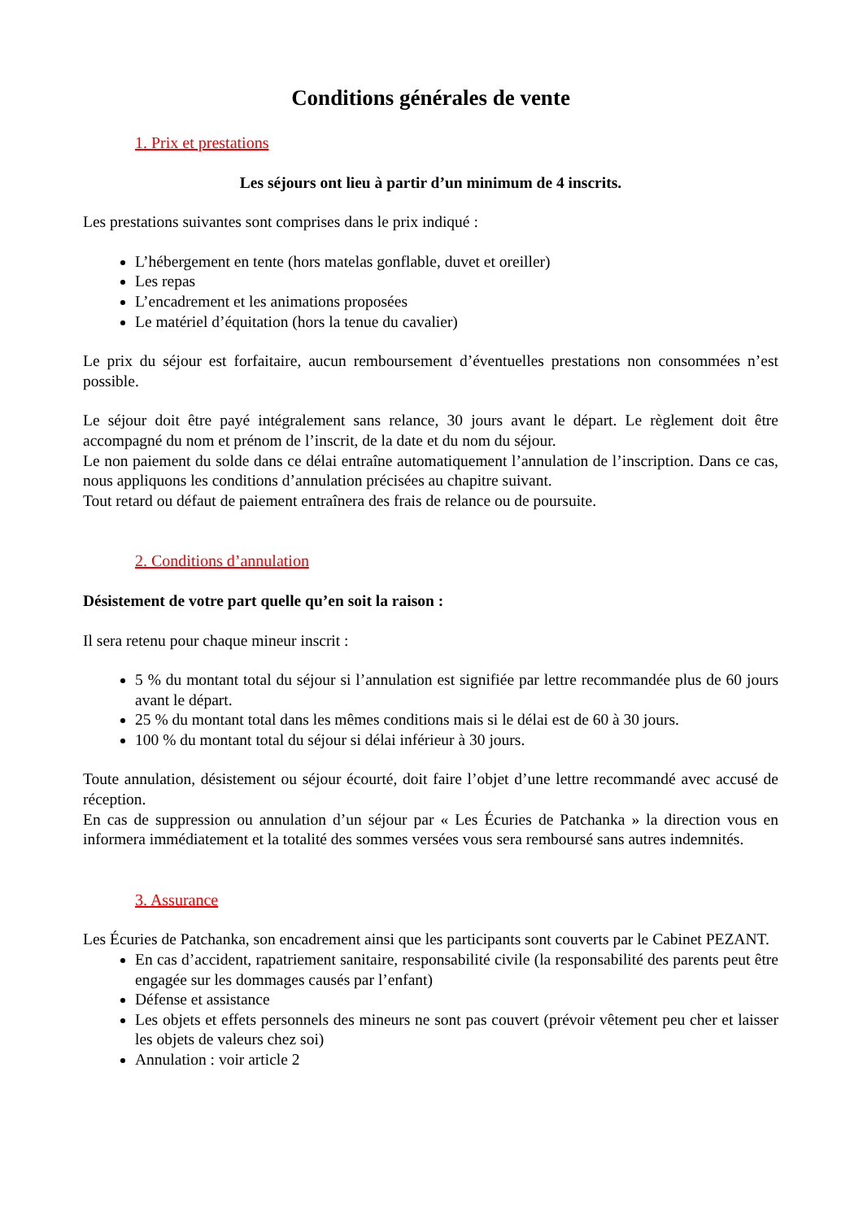Conditions générales de vente
1. Prix et prestations
Les séjours ont lieu à partir d’un minimum de 4 inscrits.
Les prestations suivantes sont comprises dans le prix indiqué :
L’hébergement en tente (hors matelas gonflable, duvet et oreiller)
Les repas
L’encadrement et les animations proposées
Le matériel d’équitation (hors la tenue du cavalier)
Le prix du séjour est forfaitaire, aucun remboursement d’éventuelles prestations non consommées n’est possible.
Le séjour doit être payé intégralement sans relance, 30 jours avant le départ. Le règlement doit être accompagné du nom et prénom de l’inscrit, de la date et du nom du séjour.
Le non paiement du solde dans ce délai entraîne automatiquement l’annulation de l’inscription. Dans ce cas, nous appliquons les conditions d’annulation précisées au chapitre suivant.
Tout retard ou défaut de paiement entraînera des frais de relance ou de poursuite.
2. Conditions d’annulation
Désistement de votre part quelle qu’en soit la raison :
Il sera retenu pour chaque mineur inscrit :
5 % du montant total du séjour si l’annulation est signifiée par lettre recommandée plus de 60 jours avant le départ.
25 % du montant total dans les mêmes conditions mais si le délai est de 60 à 30 jours.
100 % du montant total du séjour si délai inférieur à 30 jours.
Toute annulation, désistement ou séjour écourté, doit faire l’objet d’une lettre recommandé avec accusé de réception.
En cas de suppression ou annulation d’un séjour par « Les Écuries de Patchanka » la direction vous en informera immédiatement et la totalité des sommes versées vous sera remboursé sans autres indemnités.
3. Assurance
Les Écuries de Patchanka, son encadrement ainsi que les participants sont couverts par le Cabinet PEZANT.
En cas d’accident, rapatriement sanitaire, responsabilité civile (la responsabilité des parents peut être engagée sur les dommages causés par l’enfant)
Défense et assistance
Les objets et effets personnels des mineurs ne sont pas couvert (prévoir vêtement peu cher et laisser les objets de valeurs chez soi)
Annulation : voir article 2